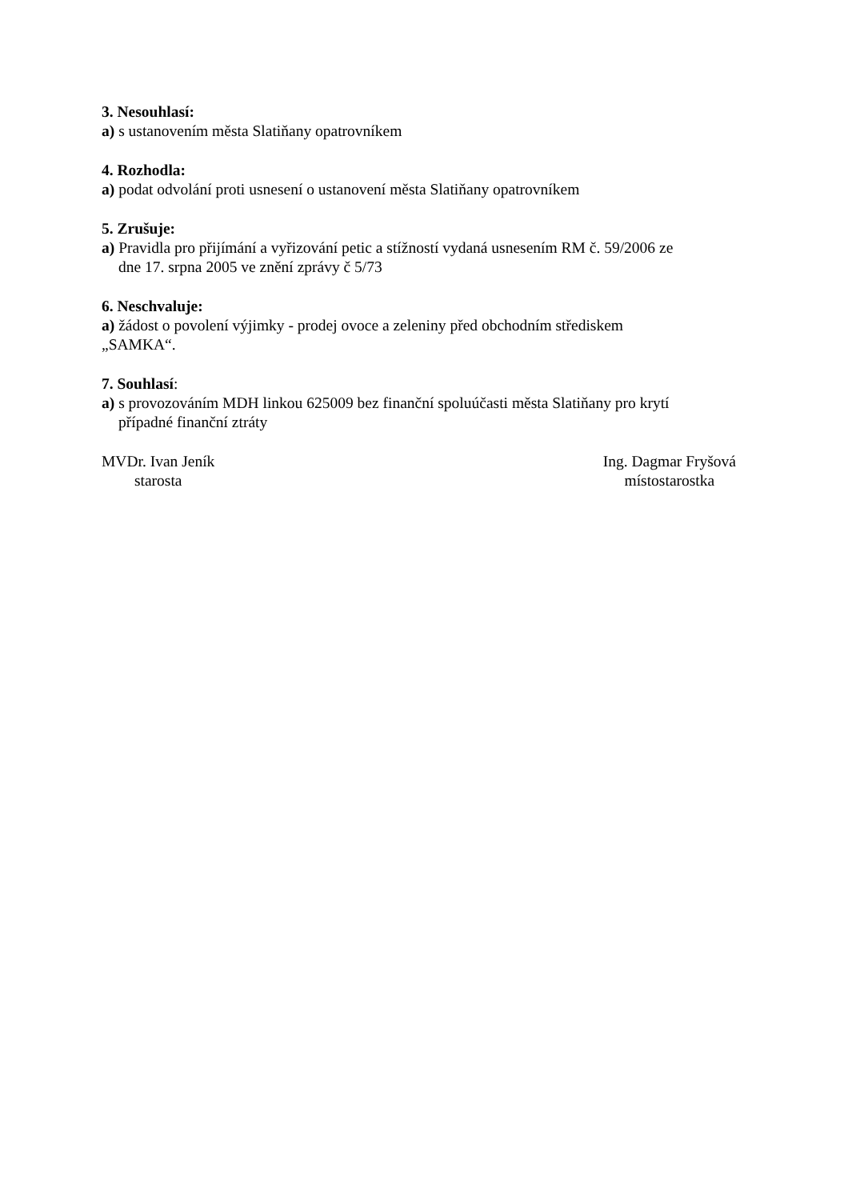3. Nesouhlasí:
a) s ustanovením města Slatiňany opatrovníkem
4. Rozhodla:
a) podat odvolání proti usnesení o ustanovení města Slatiňany opatrovníkem
5. Zrušuje:
a) Pravidla pro přijímání a vyřizování petic a stížností vydaná usnesením RM č. 59/2006 ze
dne 17. srpna 2005 ve znění zprávy č 5/73
6. Neschvaluje:
a) žádost o povolení výjimky - prodej ovoce a zeleniny před obchodním střediskem
„SAMKA“.
7. Souhlasí:
a) s provozováním MDH linkou 625009 bez finanční spoluúčasti města Slatiňany pro krytí
případné finanční ztráty
MVDr. Ivan Jeník
starosta
Ing. Dagmar Fryšová
místostarostka